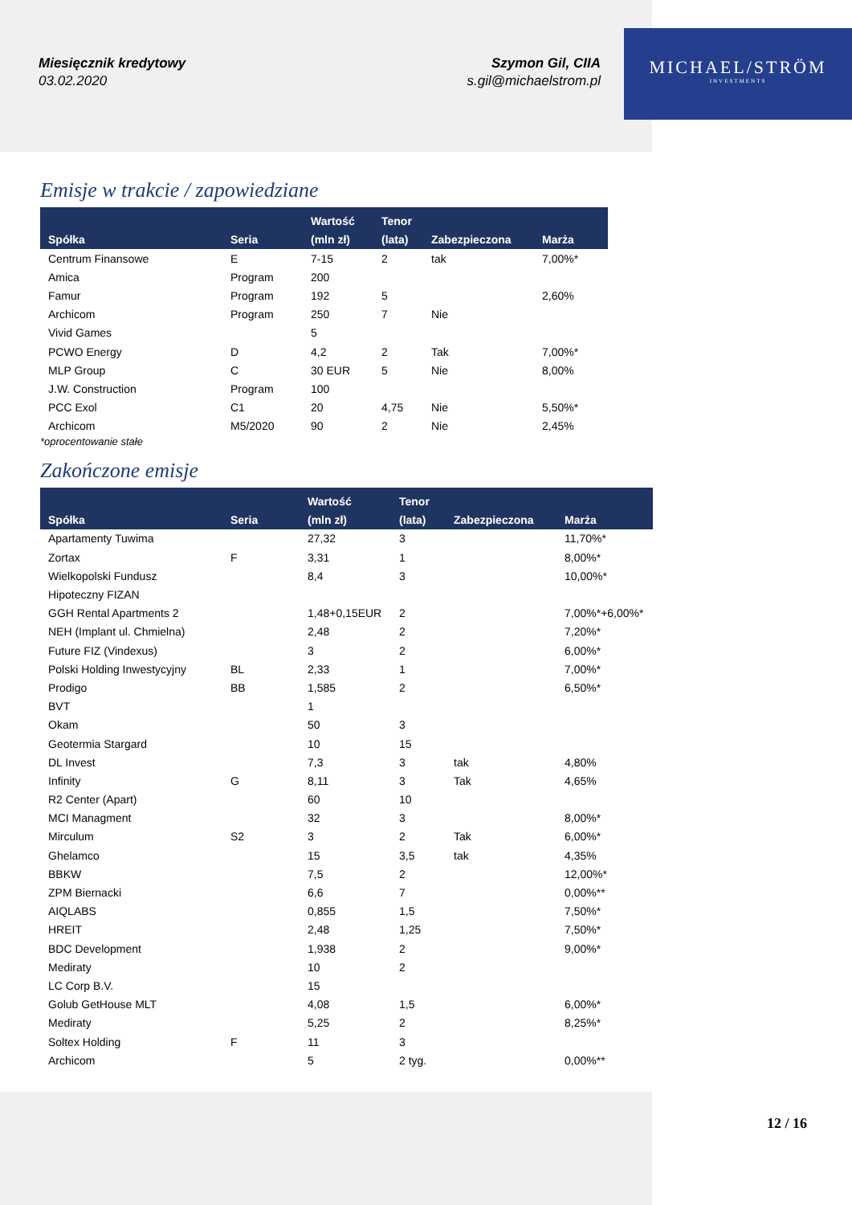Miesięcznik kredytowy
03.02.2020
Szymon Gil, CIIA
s.gil@michaelstrom.pl
MICHAEL/STRÖM
INVESTMENTS
Emisje w trakcie / zapowiedziane
| Spółka | Seria | Wartość (mln zł) | Tenor (lata) | Zabezpieczona | Marża |
| --- | --- | --- | --- | --- | --- |
| Centrum Finansowe | E | 7-15 | 2 | tak | 7,00%* |
| Amica | Program | 200 | | | |
| Famur | Program | 192 | 5 | | 2,60% |
| Archicom | Program | 250 | 7 | Nie | |
| Vivid Games | | 5 | | | |
| PCWO Energy | D | 4,2 | 2 | Tak | 7,00%* |
| MLP Group | C | 30 EUR | 5 | Nie | 8,00% |
| J.W. Construction | Program | 100 | | | |
| PCC Exol | C1 | 20 | 4,75 | Nie | 5,50%* |
| Archicom | M5/2020 | 90 | 2 | Nie | 2,45% |
*oprocentowanie stałe
Zakończone emisje
| Spółka | Seria | Wartość (mln zł) | Tenor (lata) | Zabezpieczona | Marża |
| --- | --- | --- | --- | --- | --- |
| Apartamenty Tuwima | | 27,32 | 3 | | 11,70%* |
| Zortax | F | 3,31 | 1 | | 8,00%* |
| Wielkopolski Fundusz | | 8,4 | 3 | | 10,00%* |
| Hipoteczny FIZAN | | | | | |
| GGH Rental Apartments 2 | | 1,48+0,15EUR | 2 | | 7,00%*+6,00%* |
| NEH (Implant ul. Chmielna) | | 2,48 | 2 | | 7,20%* |
| Future FIZ (Vindexus) | | 3 | 2 | | 6,00%* |
| Polski Holding Inwestycyjny | BL | 2,33 | 1 | | 7,00%* |
| Prodigo | BB | 1,585 | 2 | | 6,50%* |
| BVT | | 1 | | | |
| Okam | | 50 | 3 | | |
| Geotermia Stargard | | 10 | 15 | | |
| DL Invest | | 7,3 | 3 | tak | 4,80% |
| Infinity | G | 8,11 | 3 | Tak | 4,65% |
| R2 Center (Apart) | | 60 | 10 | | |
| MCI Managment | | 32 | 3 | | 8,00%* |
| Mirculum | S2 | 3 | 2 | Tak | 6,00%* |
| Ghelamco | | 15 | 3,5 | tak | 4,35% |
| BBKW | | 7,5 | 2 | | 12,00%* |
| ZPM Biernacki | | 6,6 | 7 | | 0,00%** |
| AIQLABS | | 0,855 | 1,5 | | 7,50%* |
| HREIT | | 2,48 | 1,25 | | 7,50%* |
| BDC Development | | 1,938 | 2 | | 9,00%* |
| Mediraty | | 10 | 2 | | |
| LC Corp B.V. | | 15 | | | |
| Golub GetHouse MLT | | 4,08 | 1,5 | | 6,00%* |
| Mediraty | | 5,25 | 2 | | 8,25%* |
| Soltex Holding | F | 11 | 3 | | |
| Archicom | | 5 | 2 tyg. | | 0,00%** |
12 / 16